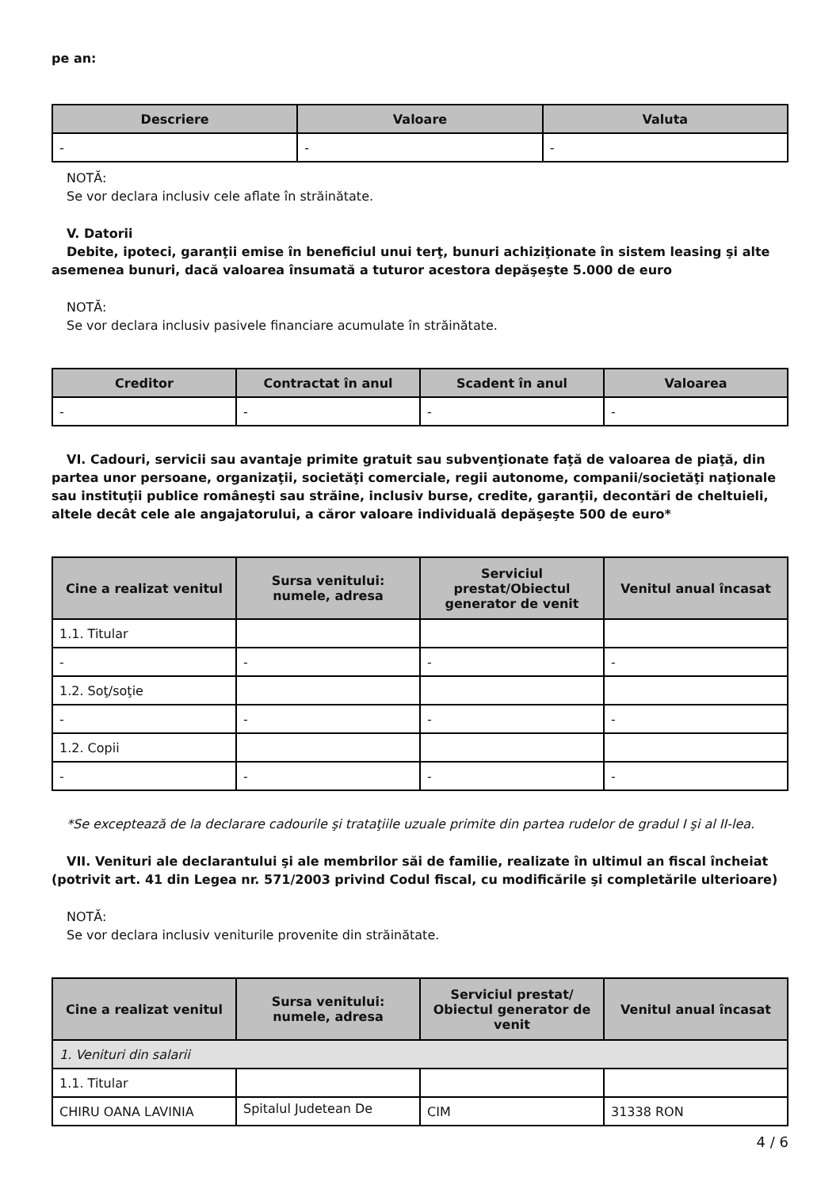pe an:
| Descriere | Valoare | Valuta |
| --- | --- | --- |
| - | - | - |
NOTĂ:
Se vor declara inclusiv cele aflate în străinătate.
V. Datorii
Debite, ipoteci, garanţii emise în beneficiul unui terţ, bunuri achiziţionate în sistem leasing şi alte asemenea bunuri, dacă valoarea însumată a tuturor acestora depăşeşte 5.000 de euro
NOTĂ:
Se vor declara inclusiv pasivele financiare acumulate în străinătate.
| Creditor | Contractat în anul | Scadent în anul | Valoarea |
| --- | --- | --- | --- |
| - | - | - | - |
VI. Cadouri, servicii sau avantaje primite gratuit sau subvenţionate faţă de valoarea de piaţă, din partea unor persoane, organizaţii, societăţi comerciale, regii autonome, companii/societăţi naţionale sau instituţii publice româneşti sau străine, inclusiv burse, credite, garanţii, decontări de cheltuieli, altele decât cele ale angajatorului, a căror valoare individuală depăşeşte 500 de euro*
| Cine a realizat venitul | Sursa venitului: numele, adresa | Serviciul prestat/Obiectul generator de venit | Venitul anual încasat |
| --- | --- | --- | --- |
| 1.1. Titular | | | |
| - | - | - | - |
| 1.2. Soţ/soţie | | | |
| - | - | - | - |
| 1.2. Copii | | | |
| - | - | - | - |
*Se exceptează de la declarare cadourile şi trataţiile uzuale primite din partea rudelor de gradul I şi al II-lea.
VII. Venituri ale declarantului şi ale membrilor săi de familie, realizate în ultimul an fiscal încheiat (potrivit art. 41 din Legea nr. 571/2003 privind Codul fiscal, cu modificările şi completările ulterioare)
NOTĂ:
Se vor declara inclusiv veniturile provenite din străinătate.
| Cine a realizat venitul | Sursa venitului: numele, adresa | Serviciul prestat/ Obiectul generator de venit | Venitul anual încasat |
| --- | --- | --- | --- |
| 1. Venituri din salarii | | | |
| 1.1. Titular | | | |
| CHIRU OANA LAVINIA | Spitalul Judetean De | CIM | 31338 RON |
4 / 6